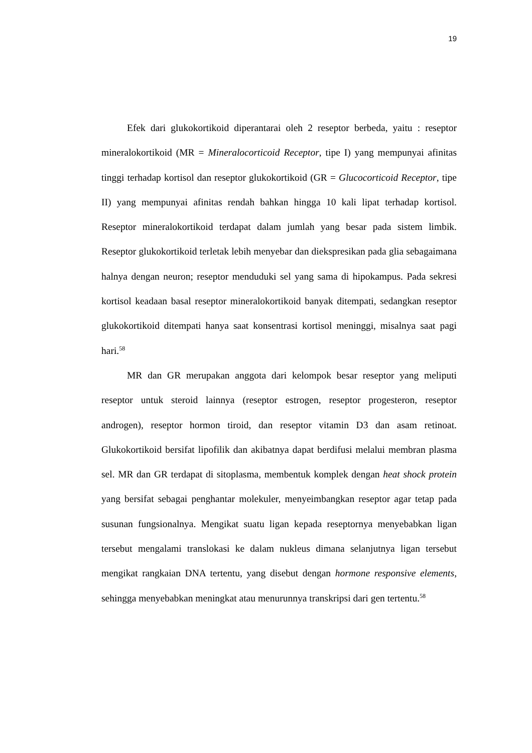19
Efek dari glukokortikoid diperantarai oleh 2 reseptor berbeda, yaitu : reseptor mineralokortikoid (MR = Mineralocorticoid Receptor, tipe I) yang mempunyai afinitas tinggi terhadap kortisol dan reseptor glukokortikoid (GR = Glucocorticoid Receptor, tipe II) yang mempunyai afinitas rendah bahkan hingga 10 kali lipat terhadap kortisol. Reseptor mineralokortikoid terdapat dalam jumlah yang besar pada sistem limbik. Reseptor glukokortikoid terletak lebih menyebar dan diekspresikan pada glia sebagaimana halnya dengan neuron; reseptor menduduki sel yang sama di hipokampus. Pada sekresi kortisol keadaan basal reseptor mineralokortikoid banyak ditempati, sedangkan reseptor glukokortikoid ditempati hanya saat konsentrasi kortisol meninggi, misalnya saat pagi hari.<sup>58</sup>
MR dan GR merupakan anggota dari kelompok besar reseptor yang meliputi reseptor untuk steroid lainnya (reseptor estrogen, reseptor progesteron, reseptor androgen), reseptor hormon tiroid, dan reseptor vitamin D3 dan asam retinoat. Glukokortikoid bersifat lipofilik dan akibatnya dapat berdifusi melalui membran plasma sel. MR dan GR terdapat di sitoplasma, membentuk komplek dengan heat shock protein yang bersifat sebagai penghantar molekuler, menyeimbangkan reseptor agar tetap pada susunan fungsionalnya. Mengikat suatu ligan kepada reseptornya menyebabkan ligan tersebut mengalami translokasi ke dalam nukleus dimana selanjutnya ligan tersebut mengikat rangkaian DNA tertentu, yang disebut dengan hormone responsive elements, sehingga menyebabkan meningkat atau menurunnya transkripsi dari gen tertentu.<sup>58</sup>